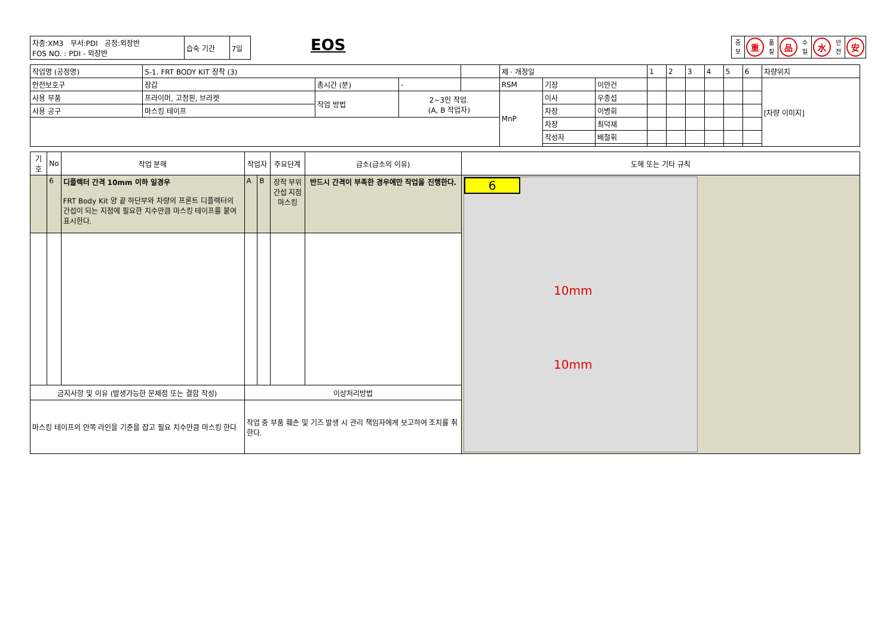| 차종:XM3 부서:PDI 공정:외장반 FOS NO. : PDI - 외장반 | 습숙 기간 | 7일 |
EOS
중
보
重
품
질
品
수
밀
水
안
전
安
| 작업명 (공정명) | 5-1. FRT BODY KIT 장착 (3) | | | | 제 · 개정일 | | | 1 | 2 | 3 | 4 | 5 | 6 | 차량위치 |
| 안전보호구 | 장갑 | 총시간 (분) | - | | RSM | 기장 | 이안건 | | | | | | | [차량 이미지] |
| 사용 부품 | 프라이머, 고정핀, 브라켓 | 작업 방법 | 2~3인 작업. (A, B 작업자) | | MnP | 이사 | 우종섭 | | | | | | | |
| 사용 공구 | 마스킹 테이프 | | | | | 차장 | 이병회 | | | | | | | |
| | | | | | | 차장 | 최덕재 | | | | | | | |
| | | | | | | 작성자 | 배철휘 | | | | | | | |
| 기호 | No | 작업 분해 | 작업자 | | 주요단계 | 급소(급소의 이유) | 도해 또는 기타 규칙 |
| --- | --- | --- | --- | --- | --- | --- | --- |
| | 6 | 디플렉터 간격 10mm 이하 일경우 FRT Body Kit 양 끝 하단부와 차량의 프론트 디플렉터의 간섭이 되는 지점에 필요한 치수만큼 마스킹 테이프를 붙여 표시한다. | A | B | 장착 부위 간섭 지점 마스킹 | 반드시 간격이 부족한 경우에만 작업을 진행한다. | 6 10mm 10mm |
| 금지사항 및 이유 (발생가능한 문제점 또는 결함 작성) | | | 이상처리방법 | | | | |
| 마스킹 테이프의 안쪽 라인을 기준을 잡고 필요 치수만큼 마스킹 한다 | | | 작업 중 부품 훼손 및 기즈 발생 시 관리 책임자에게 보고하여 조치를 취한다. | | | | |